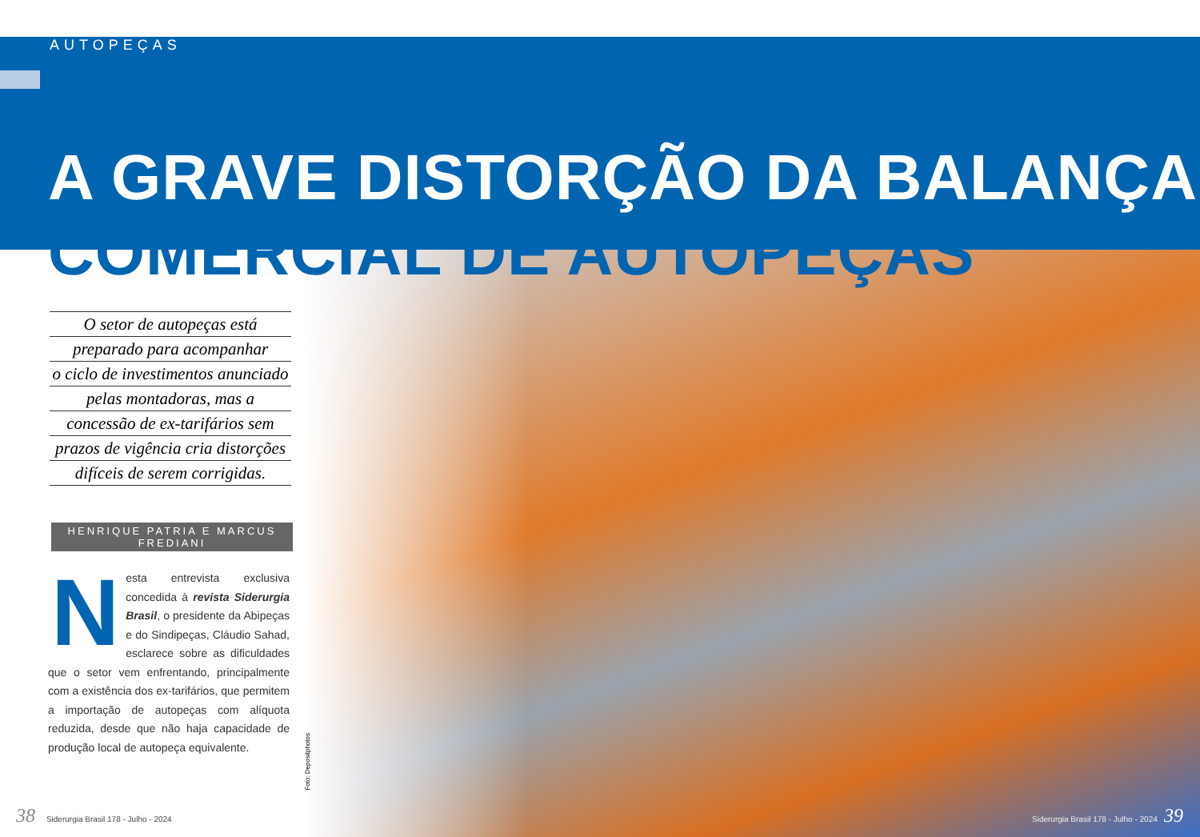AUTOPEÇAS
A GRAVE DISTORÇÃO DA BALANÇA
COMERCIAL DE AUTOPEÇAS
O setor de autopeças está
preparado para acompanhar
o ciclo de investimentos anunciado
pelas montadoras, mas a
concessão de ex-tarifários sem
prazos de vigência cria distorções
difíceis de serem corrigidas.
HENRIQUE PATRIA E MARCUS FREDIANI
Nesta entrevista exclusiva concedida à revista Siderurgia Brasil, o presidente da Abipeças e do Sindipeças, Cláudio Sahad, esclarece sobre as dificuldades que o setor vem enfrentando, principalmente com a existência dos ex-tarifários, que permitem a importação de autopeças com alíquota reduzida, desde que não haja capacidade de produção local de autopeça equivalente.
Foto: Depositphotos
38 Siderurgia Brasil 178 - Julho - 2024
Siderurgia Brasil 178 - Julho - 2024 39